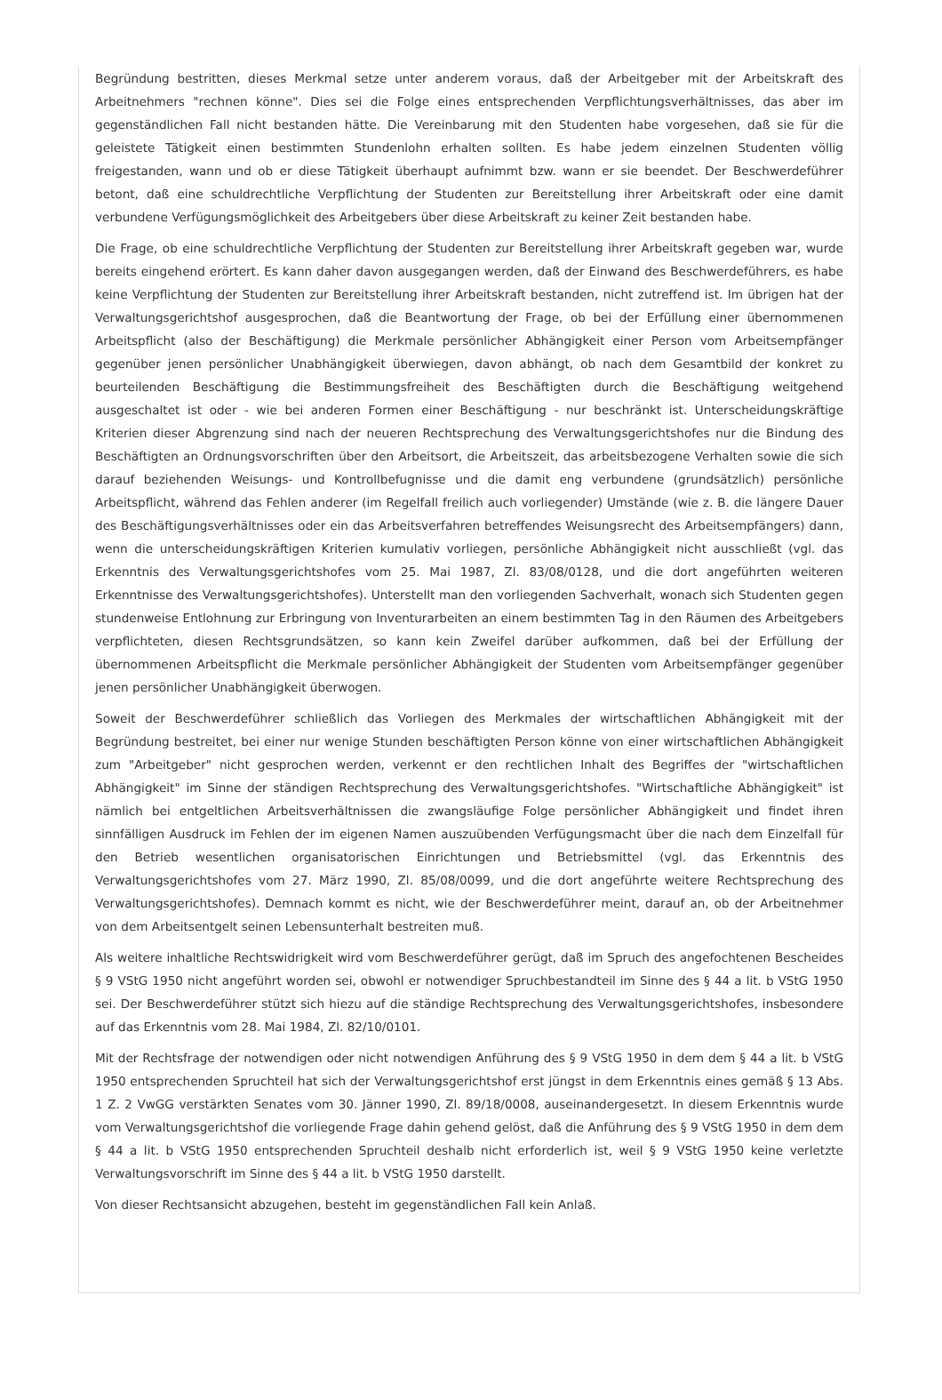Begründung bestritten, dieses Merkmal setze unter anderem voraus, daß der Arbeitgeber mit der Arbeitskraft des Arbeitnehmers "rechnen könne". Dies sei die Folge eines entsprechenden Verpflichtungsverhältnisses, das aber im gegenständlichen Fall nicht bestanden hätte. Die Vereinbarung mit den Studenten habe vorgesehen, daß sie für die geleistete Tätigkeit einen bestimmten Stundenlohn erhalten sollten. Es habe jedem einzelnen Studenten völlig freigestanden, wann und ob er diese Tätigkeit überhaupt aufnimmt bzw. wann er sie beendet. Der Beschwerdeführer betont, daß eine schuldrechtliche Verpflichtung der Studenten zur Bereitstellung ihrer Arbeitskraft oder eine damit verbundene Verfügungsmöglichkeit des Arbeitgebers über diese Arbeitskraft zu keiner Zeit bestanden habe.
Die Frage, ob eine schuldrechtliche Verpflichtung der Studenten zur Bereitstellung ihrer Arbeitskraft gegeben war, wurde bereits eingehend erörtert. Es kann daher davon ausgegangen werden, daß der Einwand des Beschwerdeführers, es habe keine Verpflichtung der Studenten zur Bereitstellung ihrer Arbeitskraft bestanden, nicht zutreffend ist. Im übrigen hat der Verwaltungsgerichtshof ausgesprochen, daß die Beantwortung der Frage, ob bei der Erfüllung einer übernommenen Arbeitspflicht (also der Beschäftigung) die Merkmale persönlicher Abhängigkeit einer Person vom Arbeitsempfänger gegenüber jenen persönlicher Unabhängigkeit überwiegen, davon abhängt, ob nach dem Gesamtbild der konkret zu beurteilenden Beschäftigung die Bestimmungsfreiheit des Beschäftigten durch die Beschäftigung weitgehend ausgeschaltet ist oder - wie bei anderen Formen einer Beschäftigung - nur beschränkt ist. Unterscheidungskräftige Kriterien dieser Abgrenzung sind nach der neueren Rechtsprechung des Verwaltungsgerichtshofes nur die Bindung des Beschäftigten an Ordnungsvorschriften über den Arbeitsort, die Arbeitszeit, das arbeitsbezogene Verhalten sowie die sich darauf beziehenden Weisungs- und Kontrollbefugnisse und die damit eng verbundene (grundsätzlich) persönliche Arbeitspflicht, während das Fehlen anderer (im Regelfall freilich auch vorliegender) Umstände (wie z. B. die längere Dauer des Beschäftigungsverhältnisses oder ein das Arbeitsverfahren betreffendes Weisungsrecht des Arbeitsempfängers) dann, wenn die unterscheidungskräftigen Kriterien kumulativ vorliegen, persönliche Abhängigkeit nicht ausschließt (vgl. das Erkenntnis des Verwaltungsgerichtshofes vom 25. Mai 1987, Zl. 83/08/0128, und die dort angeführten weiteren Erkenntnisse des Verwaltungsgerichtshofes). Unterstellt man den vorliegenden Sachverhalt, wonach sich Studenten gegen stundenweise Entlohnung zur Erbringung von Inventurarbeiten an einem bestimmten Tag in den Räumen des Arbeitgebers verpflichteten, diesen Rechtsgrundsätzen, so kann kein Zweifel darüber aufkommen, daß bei der Erfüllung der übernommenen Arbeitspflicht die Merkmale persönlicher Abhängigkeit der Studenten vom Arbeitsempfänger gegenüber jenen persönlicher Unabhängigkeit überwogen.
Soweit der Beschwerdeführer schließlich das Vorliegen des Merkmales der wirtschaftlichen Abhängigkeit mit der Begründung bestreitet, bei einer nur wenige Stunden beschäftigten Person könne von einer wirtschaftlichen Abhängigkeit zum "Arbeitgeber" nicht gesprochen werden, verkennt er den rechtlichen Inhalt des Begriffes der "wirtschaftlichen Abhängigkeit" im Sinne der ständigen Rechtsprechung des Verwaltungsgerichtshofes. "Wirtschaftliche Abhängigkeit" ist nämlich bei entgeltlichen Arbeitsverhältnissen die zwangsläufige Folge persönlicher Abhängigkeit und findet ihren sinnfälligen Ausdruck im Fehlen der im eigenen Namen auszuübenden Verfügungsmacht über die nach dem Einzelfall für den Betrieb wesentlichen organisatorischen Einrichtungen und Betriebsmittel (vgl. das Erkenntnis des Verwaltungsgerichtshofes vom 27. März 1990, Zl. 85/08/0099, und die dort angeführte weitere Rechtsprechung des Verwaltungsgerichtshofes). Demnach kommt es nicht, wie der Beschwerdeführer meint, darauf an, ob der Arbeitnehmer von dem Arbeitsentgelt seinen Lebensunterhalt bestreiten muß.
Als weitere inhaltliche Rechtswidrigkeit wird vom Beschwerdeführer gerügt, daß im Spruch des angefochtenen Bescheides § 9 VStG 1950 nicht angeführt worden sei, obwohl er notwendiger Spruchbestandteil im Sinne des § 44 a lit. b VStG 1950 sei. Der Beschwerdeführer stützt sich hiezu auf die ständige Rechtsprechung des Verwaltungsgerichtshofes, insbesondere auf das Erkenntnis vom 28. Mai 1984, Zl. 82/10/0101.
Mit der Rechtsfrage der notwendigen oder nicht notwendigen Anführung des § 9 VStG 1950 in dem dem § 44 a lit. b VStG 1950 entsprechenden Spruchteil hat sich der Verwaltungsgerichtshof erst jüngst in dem Erkenntnis eines gemäß § 13 Abs. 1 Z. 2 VwGG verstärkten Senates vom 30. Jänner 1990, Zl. 89/18/0008, auseinandergesetzt. In diesem Erkenntnis wurde vom Verwaltungsgerichtshof die vorliegende Frage dahin gehend gelöst, daß die Anführung des § 9 VStG 1950 in dem dem § 44 a lit. b VStG 1950 entsprechenden Spruchteil deshalb nicht erforderlich ist, weil § 9 VStG 1950 keine verletzte Verwaltungsvorschrift im Sinne des § 44 a lit. b VStG 1950 darstellt.
Von dieser Rechtsansicht abzugehen, besteht im gegenständlichen Fall kein Anlaß.